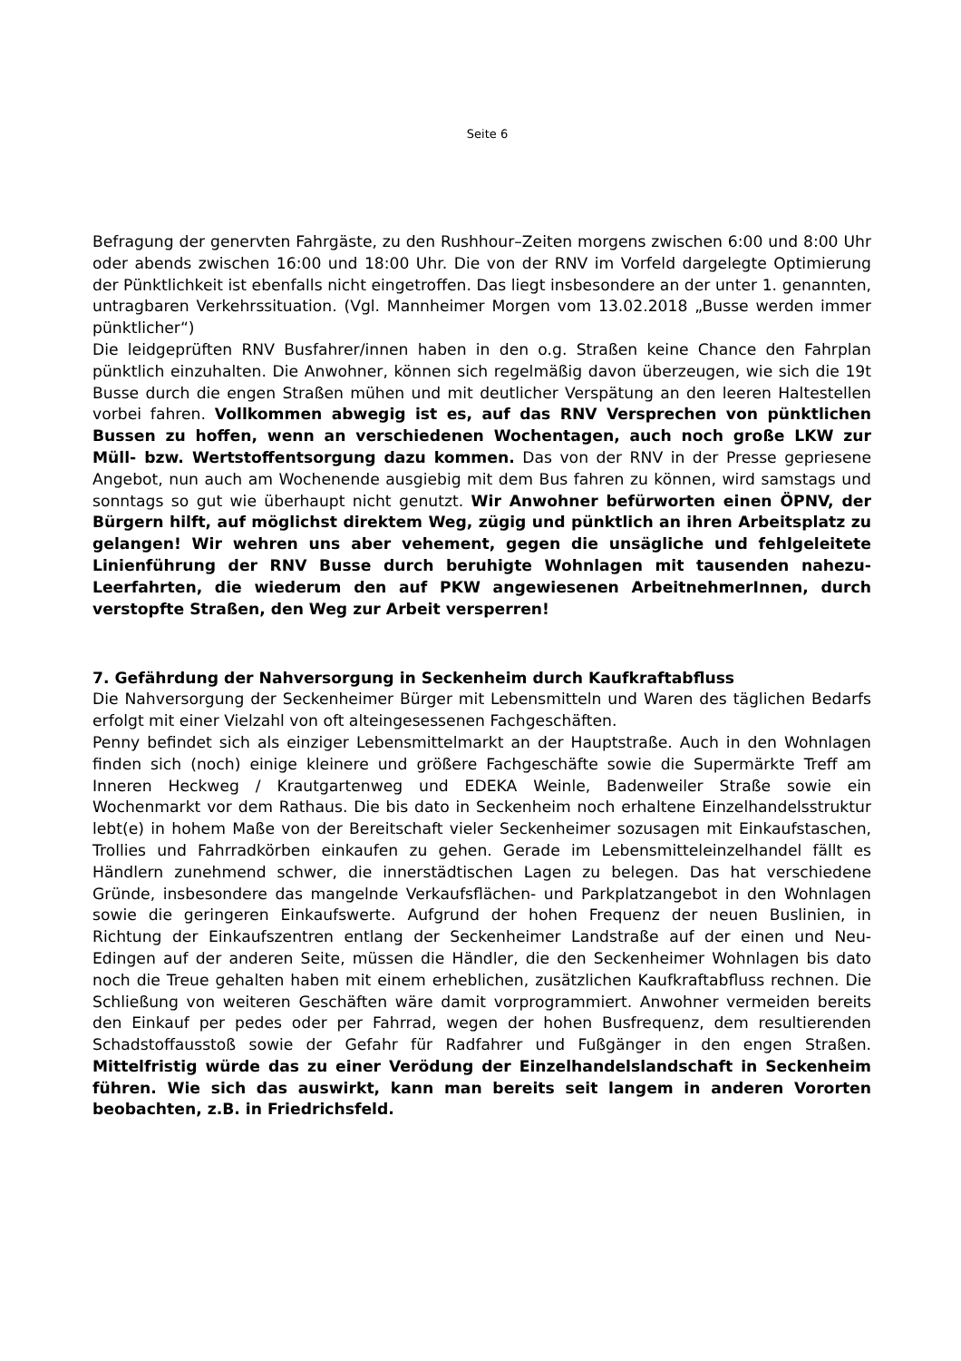Seite 6
Befragung der genervten Fahrgäste, zu den Rushhour–Zeiten morgens zwischen 6:00 und 8:00 Uhr oder abends zwischen 16:00 und 18:00 Uhr. Die von der RNV im Vorfeld dargelegte Optimierung der Pünktlichkeit ist ebenfalls nicht eingetroffen. Das liegt insbesondere an der unter 1. genannten, untragbaren Verkehrssituation. (Vgl. Mannheimer Morgen vom 13.02.2018 „Busse werden immer pünktlicher“)
Die leidgeprüften RNV Busfahrer/innen haben in den o.g. Straßen keine Chance den Fahrplan pünktlich einzuhalten. Die Anwohner, können sich regelmäßig davon überzeugen, wie sich die 19t Busse durch die engen Straßen mühen und mit deutlicher Verspätung an den leeren Haltestellen vorbei fahren. Vollkommen abwegig ist es, auf das RNV Versprechen von pünktlichen Bussen zu hoffen, wenn an verschiedenen Wochentagen, auch noch große LKW zur Müll- bzw. Wertstoffentsorgung dazu kommen. Das von der RNV in der Presse gepriesene Angebot, nun auch am Wochenende ausgiebig mit dem Bus fahren zu können, wird samstags und sonntags so gut wie überhaupt nicht genutzt. Wir Anwohner befürworten einen ÖPNV, der Bürgern hilft, auf möglichst direktem Weg, zügig und pünktlich an ihren Arbeitsplatz zu gelangen! Wir wehren uns aber vehement, gegen die unsägliche und fehlgeleitete Linienführung der RNV Busse durch beruhigte Wohnlagen mit tausenden nahezu- Leerfahrten, die wiederum den auf PKW angewiesenen ArbeitnehmerInnen, durch verstopfte Straßen, den Weg zur Arbeit versperren!
7. Gefährdung der Nahversorgung in Seckenheim durch Kaufkraftabfluss
Die Nahversorgung der Seckenheimer Bürger mit Lebensmitteln und Waren des täglichen Bedarfs erfolgt mit einer Vielzahl von oft alteingesessenen Fachgeschäften.
Penny befindet sich als einziger Lebensmittelmarkt an der Hauptstraße. Auch in den Wohnlagen finden sich (noch) einige kleinere und größere Fachgeschäfte sowie die Supermärkte Treff am Inneren Heckweg / Krautgartenweg und EDEKA Weinle, Badenweiler Straße sowie ein Wochenmarkt vor dem Rathaus. Die bis dato in Seckenheim noch erhaltene Einzelhandelsstruktur lebt(e) in hohem Maße von der Bereitschaft vieler Seckenheimer sozusagen mit Einkaufstaschen, Trollies und Fahrradkörben einkaufen zu gehen. Gerade im Lebensmitteleinzelhandel fällt es Händlern zunehmend schwer, die innerstädtischen Lagen zu belegen. Das hat verschiedene Gründe, insbesondere das mangelnde Verkaufsflächen- und Parkplatzangebot in den Wohnlagen sowie die geringeren Einkaufswerte. Aufgrund der hohen Frequenz der neuen Buslinien, in Richtung der Einkaufszentren entlang der Seckenheimer Landstraße auf der einen und Neu-Edingen auf der anderen Seite, müssen die Händler, die den Seckenheimer Wohnlagen bis dato noch die Treue gehalten haben mit einem erheblichen, zusätzlichen Kaufkraftabfluss rechnen. Die Schließung von weiteren Geschäften wäre damit vorprogrammiert. Anwohner vermeiden bereits den Einkauf per pedes oder per Fahrrad, wegen der hohen Busfrequenz, dem resultierenden Schadstoffausstoß sowie der Gefahr für Radfahrer und Fußgänger in den engen Straßen. Mittelfristig würde das zu einer Verödung der Einzelhandelslandschaft in Seckenheim führen. Wie sich das auswirkt, kann man bereits seit langem in anderen Vororten beobachten, z.B. in Friedrichsfeld.